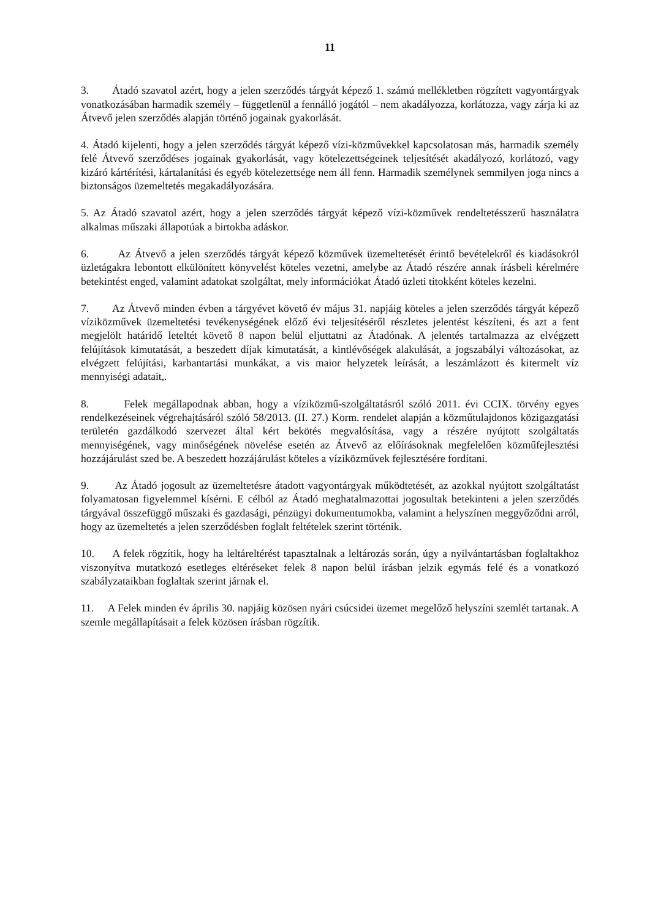11
3. Átadó szavatol azért, hogy a jelen szerződés tárgyát képező 1. számú mellékletben rögzített vagyontárgyak vonatkozásában harmadik személy – függetlenül a fennálló jogától – nem akadályozza, korlátozza, vagy zárja ki az Átvevő jelen szerződés alapján történő jogainak gyakorlását.
4. Átadó kijelenti, hogy a jelen szerződés tárgyát képező vízi-közművekkel kapcsolatosan más, harmadik személy felé Átvevő szerződéses jogainak gyakorlását, vagy kötelezettségeinek teljesítését akadályozó, korlátozó, vagy kizáró kártérítési, kártalanítási és egyéb kötelezettsége nem áll fenn. Harmadik személynek semmilyen joga nincs a biztonságos üzemeltetés megakadályozására.
5. Az Átadó szavatol azért, hogy a jelen szerződés tárgyát képező vízi-közművek rendeltetésszerű használatra alkalmas műszaki állapotúak a birtokba adáskor.
6. Az Átvevő a jelen szerződés tárgyát képező közművek üzemeltetését érintő bevételekről és kiadásokról üzletágakra lebontott elkülönített könyvelést köteles vezetni, amelybe az Átadó részére annak írásbeli kérelmére betekintést enged, valamint adatokat szolgáltat, mely információkat Átadó üzleti titokként köteles kezelni.
7. Az Átvevő minden évben a tárgyévet követő év május 31. napjáig köteles a jelen szerződés tárgyát képező víziközművek üzemeltetési tevékenységének előző évi teljesítéséről részletes jelentést készíteni, és azt a fent megjelölt határidő leteltét követő 8 napon belül eljuttatni az Átadónak. A jelentés tartalmazza az elvégzett felújítások kimutatását, a beszedett díjak kimutatását, a kintlévőségek alakulását, a jogszabályi változásokat, az elvégzett felújítási, karbantartási munkákat, a vis maior helyzetek leírását, a leszámlázott és kitermelt víz mennyiségi adatait,.
8. Felek megállapodnak abban, hogy a víziközmű-szolgáltatásról szóló 2011. évi CCIX. törvény egyes rendelkezéseinek végrehajtásáról szóló 58/2013. (II. 27.) Korm. rendelet alapján a közműtulajdonos közigazgatási területén gazdálkodó szervezet által kért bekötés megvalósítása, vagy a részére nyújtott szolgáltatás mennyiségének, vagy minőségének növelése esetén az Átvevő az előírásoknak megfelelően közműfejlesztési hozzájárulást szed be. A beszedett hozzájárulást köteles a víziközművek fejlesztésére fordítani.
9. Az Átadó jogosult az üzemeltetésre átadott vagyontárgyak működtetését, az azokkal nyújtott szolgáltatást folyamatosan figyelemmel kísérni. E célból az Átadó meghatalmazottai jogosultak betekinteni a jelen szerződés tárgyával összefüggő műszaki és gazdasági, pénzügyi dokumentumokba, valamint a helyszínen meggyőződni arról, hogy az üzemeltetés a jelen szerződésben foglalt feltételek szerint történik.
10. A felek rögzítik, hogy ha leltáreltérést tapasztalnak a leltározás során, úgy a nyilvántartásban foglaltakhoz viszonyítva mutatkozó esetleges eltéréseket felek 8 napon belül írásban jelzik egymás felé és a vonatkozó szabályzataikban foglaltak szerint járnak el.
11. A Felek minden év április 30. napjáig közösen nyári csúcsidei üzemet megelőző helyszíni szemlét tartanak. A szemle megállapításait a felek közösen írásban rögzítik.